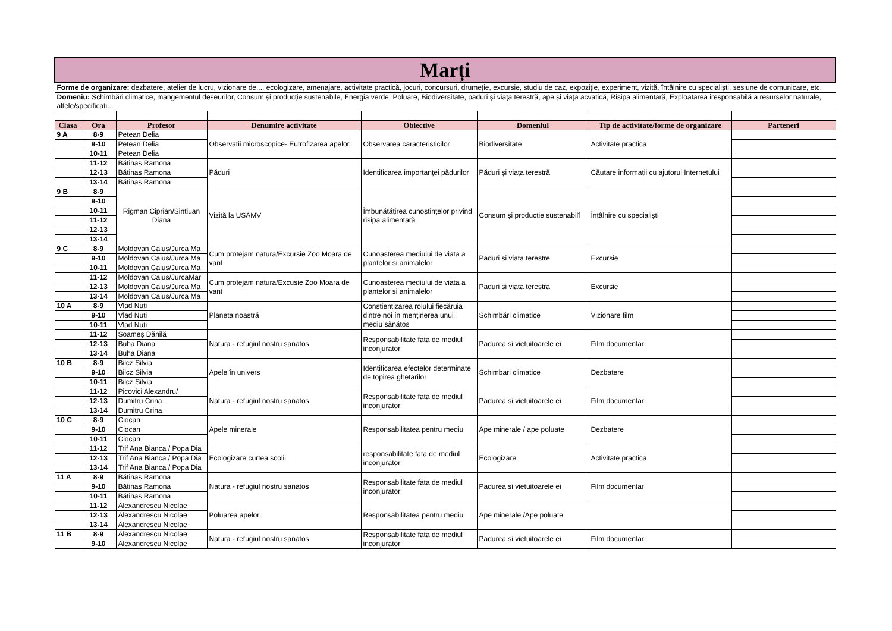| Marți | | | | | | | |
| Forme de organizare: dezbatere, atelier de lucru, vizionare de..., ecologizare, amenajare, activitate practică, jocuri, concursuri, drumeție, excursie, studiu de caz, expoziție, experiment, vizită, întâlnire cu specialiști, sesiune de comunicare, etc. | | | | | | | |
| Domeniu: Schimbări climatice, mangementul deșeurilor, Consum și producție sustenabile, Energia verde, Poluare, Biodiversitate, păduri și viața terestră, ape și viața acvatică, Risipa alimentară, Exploatarea iresponsabilă a resurselor naturale, altele/specificați... | | | | | | | |
| Clasa | Ora | Profesor | Denumire activitate | Obiective | Domeniul | Tip de activitate/forme de organizare | Parteneri |
| 9 A | 8-9 | Petean Delia | Observatii microscopice- Eutrofizarea apelor | Observarea caracteristicilor | Biodiversitate | Activitate practica | |
| | 9-10 | Petean Delia | | | | | |
| | 10-11 | Petean Delia | | | | | |
| | 11-12 | Bătinaș Ramona | Păduri | Identificarea importanței pădurilor | Păduri și viața terestră | Căutare informații cu ajutorul Internetului | |
| | 12-13 | Bătinaș Ramona | | | | | |
| | 13-14 | Bătinaș Ramona | | | | | |
| 9 B | 8-9 | Rigman Ciprian/Sintiuan Diana | Vizită la USAMV | Îmbunătățirea cunoștințelor privind risipa alimentară | Consum și producție sustenabilî | Întâlnire cu specialiști | |
| | 9-10 | | | | | | |
| | 10-11 | | | | | | |
| | 11-12 | | | | | | |
| | 12-13 | | | | | | |
| | 13-14 | | | | | | |
| 9 C | 8-9 | Moldovan Caius/Jurca Ma | Cum protejam natura/Excursie Zoo Moara de vant | Cunoasterea mediului de viata a plantelor si animalelor | Paduri si viata terestre | Excursie | |
| | 9-10 | Moldovan Caius/Jurca Ma | | | | | |
| | 10-11 | Moldovan Caius/Jurca Ma | | | | | |
| | 11-12 | Moldovan Caius/JurcaMar | Cum protejam natura/Excusie Zoo Moara de vant | Cunoasterea mediului de viata a plantelor si animalelor | Paduri si viata terestra | Excursie | |
| | 12-13 | Moldovan Caius/Jurca Ma | | | | | |
| | 13-14 | Moldovan Caius/Jurca Ma | | | | | |
| 10 A | 8-9 | Vlad Nuți | Planeta noastră | Conștientizarea rolului fiecăruia dintre noi în menținerea unui mediu sănătos | Schimbări climatice | Vizionare film | |
| | 9-10 | Vlad Nuți | | | | | |
| | 10-11 | Vlad Nuți | | | | | |
| | 11-12 | Soameș Dănilă | Natura - refugiul nostru sanatos | Responsabilitate fata de mediul inconjurator | Padurea si vietuitoarele ei | Film documentar | |
| | 12-13 | Buha Diana | | | | | |
| | 13-14 | Buha Diana | | | | | |
| 10 B | 8-9 | Bilcz Silvia | Apele în univers | Identificarea efectelor determinate de topirea ghetarilor | Schimbari climatice | Dezbatere | |
| | 9-10 | Bilcz Silvia | | | | | |
| | 10-11 | Bilcz Silvia | | | | | |
| | 11-12 | Picovici Alexandru/ | Natura - refugiul nostru sanatos | Responsabilitate fata de mediul inconjurator | Padurea si vietuitoarele ei | Film documentar | |
| | 12-13 | Dumitru Crina | | | | | |
| | 13-14 | Dumitru Crina | | | | | |
| 10 C | 8-9 | Ciocan | Apele minerale | Responsabilitatea pentru mediu | Ape minerale / ape poluate | Dezbatere | |
| | 9-10 | Ciocan | | | | | |
| | 10-11 | Ciocan | | | | | |
| | 11-12 | Trif Ana Bianca / Popa Dia | Ecologizare curtea scolii | responsabilitate fata de mediul inconjurator | Ecologizare | Activitate practica | |
| | 12-13 | Trif Ana Bianca / Popa Dia | | | | | |
| | 13-14 | Trif Ana Bianca / Popa Dia | | | | | |
| 11 A | 8-9 | Bătinaș Ramona | Natura - refugiul nostru sanatos | Responsabilitate fata de mediul inconjurator | Padurea si vietuitoarele ei | Film documentar | |
| | 9-10 | Bătinaș Ramona | | | | | |
| | 10-11 | Bătinaș Ramona | | | | | |
| | 11-12 | Alexandrescu Nicolae | Poluarea apelor | Responsabilitatea pentru mediu | Ape minerale /Ape poluate | | |
| | 12-13 | Alexandrescu Nicolae | | | | | |
| | 13-14 | Alexandrescu Nicolae | | | | | |
| 11 B | 8-9 | Alexandrescu Nicolae | Natura - refugiul nostru sanatos | Responsabilitate fata de mediul inconjurator | Padurea si vietuitoarele ei | Film documentar | |
| | 9-10 | Alexandrescu Nicolae | | | | | |